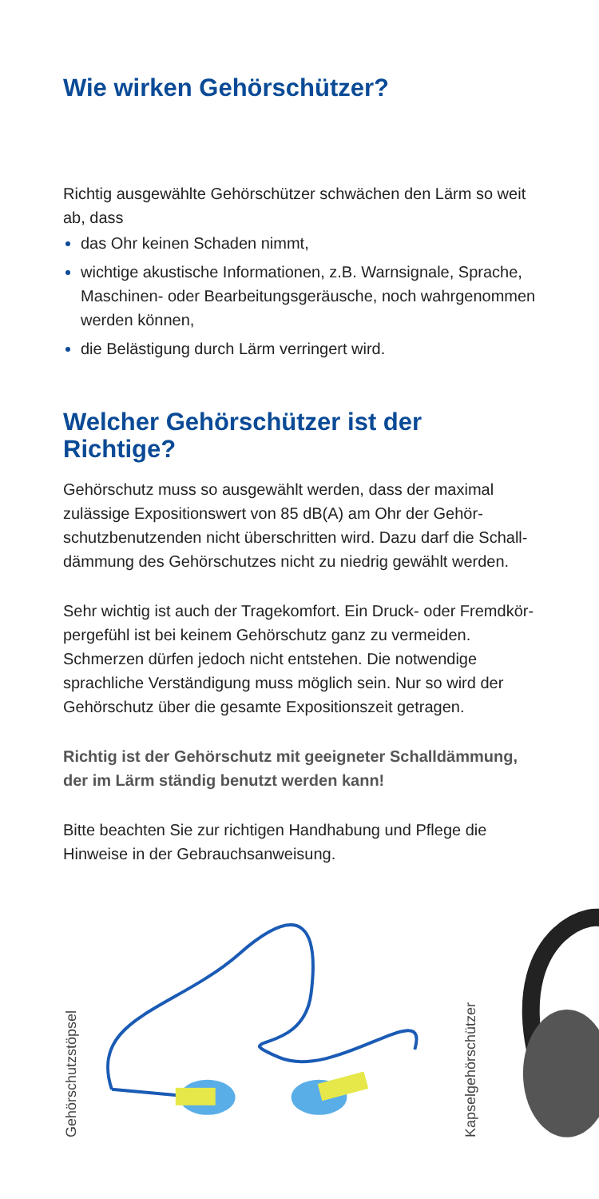Wie wirken Gehörschützer?
Richtig ausgewählte Gehörschützer schwächen den Lärm so weit ab, dass
das Ohr keinen Schaden nimmt,
wichtige akustische Informationen, z.B. Warnsignale, Sprache, Maschinen- oder Bearbeitungsgeräusche, noch wahrgenommen werden können,
die Belästigung durch Lärm verringert wird.
Welcher Gehörschützer ist der Richtige?
Gehörschutz muss so ausgewählt werden, dass der maximal zulässige Expositionswert von 85 dB(A) am Ohr der Gehör­schutzbenutzenden nicht überschritten wird. Dazu darf die Schall­dämmung des Gehörschutzes nicht zu niedrig gewählt werden.
Sehr wichtig ist auch der Tragekomfort. Ein Druck- oder Fremdkör­pergefühl ist bei keinem Gehörschutz ganz zu vermeiden. Schmerzen dürfen jedoch nicht entstehen. Die notwendige sprachliche Verständigung muss möglich sein. Nur so wird der Gehörschutz über die gesamte Expositionszeit getragen.
Richtig ist der Gehörschutz mit geeigneter Schalldämmung, der im Lärm ständig benutzt werden kann!
Bitte beachten Sie zur richtigen Handhabung und Pflege die Hinweise in der Gebrauchsanweisung.
Gehörschutzstöpsel
Kapselgehörschützer